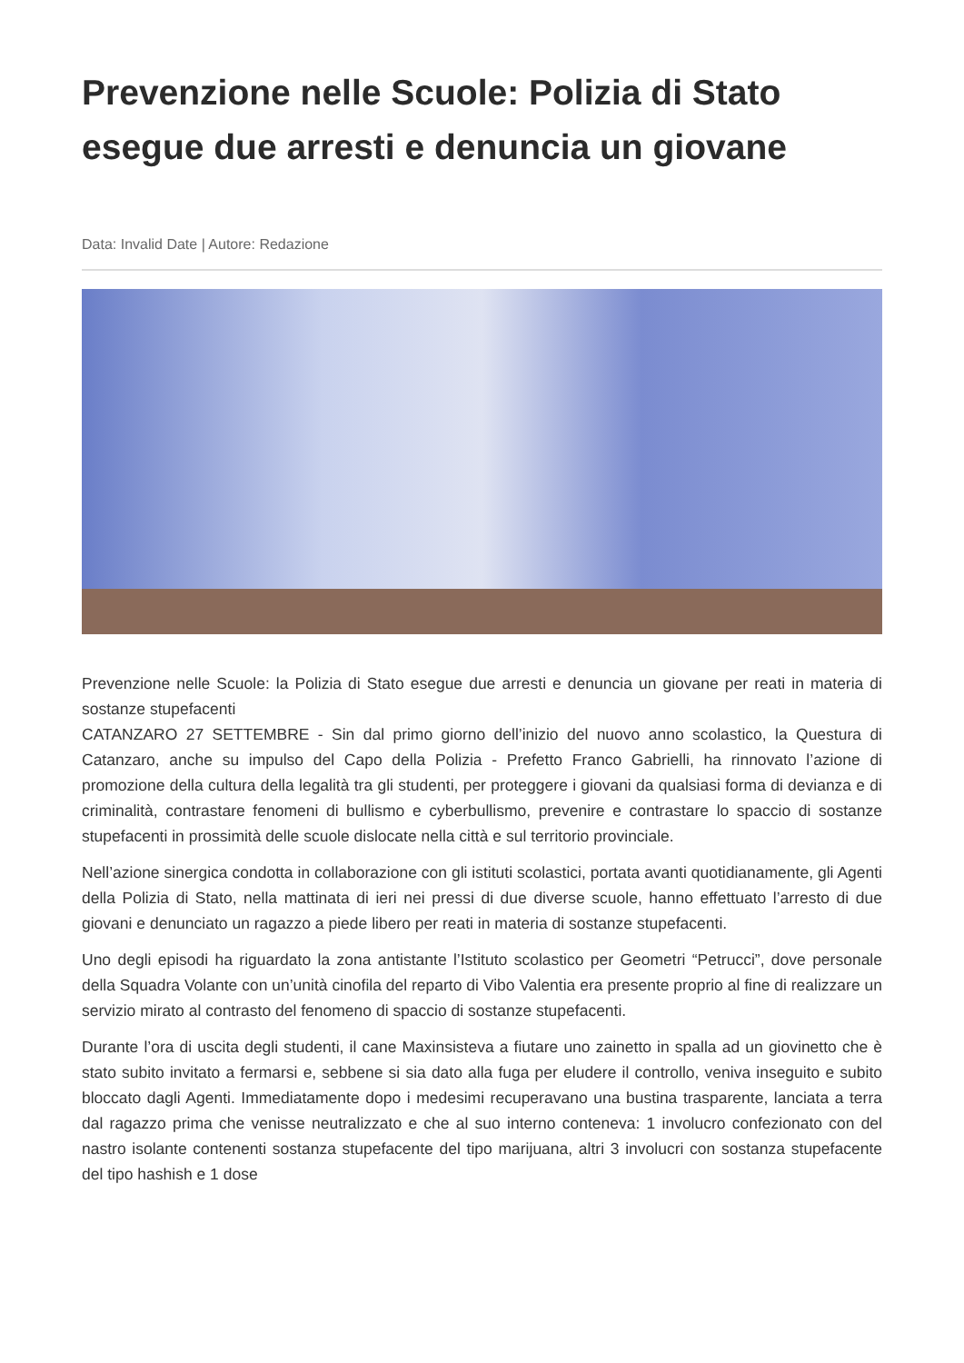Prevenzione nelle Scuole: Polizia di Stato esegue due arresti e denuncia un giovane
Data: Invalid Date | Autore: Redazione
Prevenzione nelle Scuole: la Polizia di Stato esegue due arresti e denuncia un giovane per reati in materia di sostanze stupefacenti
CATANZARO 27 SETTEMBRE - Sin dal primo giorno dell’inizio del nuovo anno scolastico, la Questura di Catanzaro, anche su impulso del Capo della Polizia - Prefetto Franco Gabrielli, ha rinnovato l’azione di promozione della cultura della legalità tra gli studenti, per proteggere i giovani da qualsiasi forma di devianza e di criminalità, contrastare fenomeni di bullismo e cyberbullismo, prevenire e contrastare lo spaccio di sostanze stupefacenti in prossimità delle scuole dislocate nella città e sul territorio provinciale.
Nell’azione sinergica condotta in collaborazione con gli istituti scolastici, portata avanti quotidianamente, gli Agenti della Polizia di Stato, nella mattinata di ieri nei pressi di due diverse scuole, hanno effettuato l’arresto di due giovani e denunciato un ragazzo a piede libero per reati in materia di sostanze stupefacenti.
Uno degli episodi ha riguardato la zona antistante l’Istituto scolastico per Geometri “Petrucci”, dove personale della Squadra Volante con un’unità cinofila del reparto di Vibo Valentia era presente proprio al fine di realizzare un servizio mirato al contrasto del fenomeno di spaccio di sostanze stupefacenti.
Durante l’ora di uscita degli studenti, il cane Maxinsisteva a fiutare uno zainetto in spalla ad un giovinetto che è stato subito invitato a fermarsi e, sebbene si sia dato alla fuga per eludere il controllo, veniva inseguito e subito bloccato dagli Agenti. Immediatamente dopo i medesimi recuperavano una bustina trasparente, lanciata a terra dal ragazzo prima che venisse neutralizzato e che al suo interno conteneva: 1 involucro confezionato con del nastro isolante contenenti sostanza stupefacente del tipo marijuana, altri 3 involucri con sostanza stupefacente del tipo hashish e 1 dose